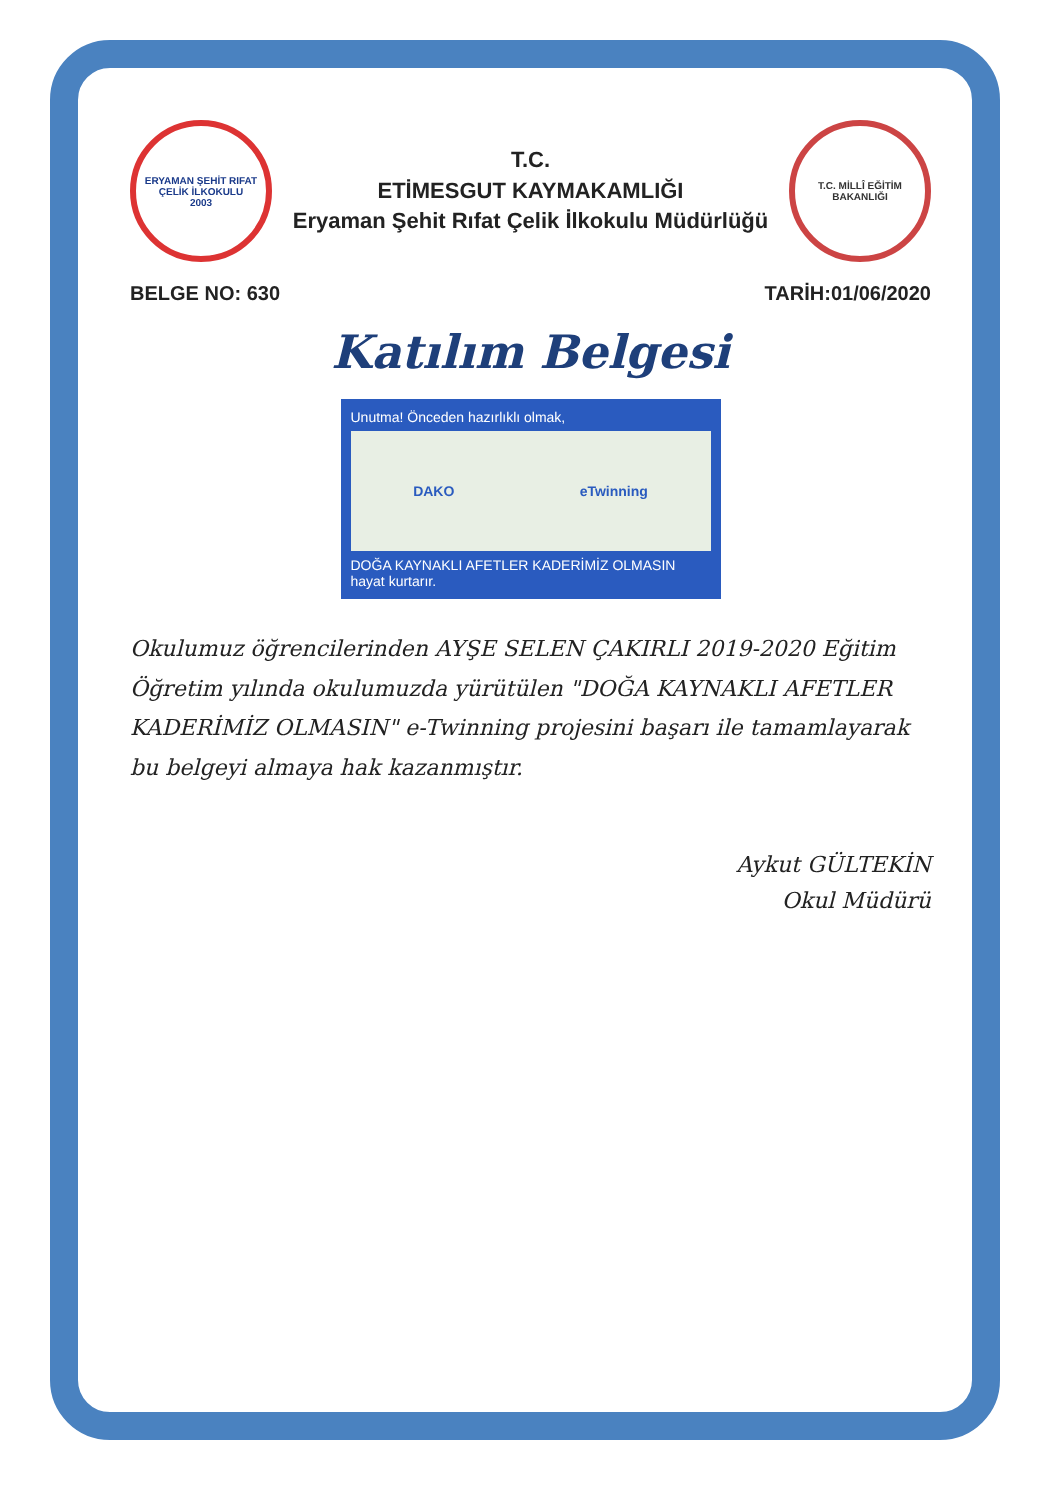ERYAMAN ŞEHİT RIFAT ÇELİK İLKOKULU
2003
T.C.
ETİMESGUT KAYMAKAMLIĞI
Eryaman Şehit Rıfat Çelik İlkokulu Müdürlüğü
T.C. MİLLÎ EĞİTİM BAKANLIĞI
BELGE NO: 630 TARİH:01/06/2020
Katılım Belgesi
Unutma! Önceden hazırlıklı olmak,
DAKO eTwinning
DOĞA KAYNAKLI AFETLER KADERİMİZ OLMASIN
hayat kurtarır.
Okulumuz öğrencilerinden AYŞE SELEN ÇAKIRLI 2019-2020 Eğitim Öğretim yılında okulumuzda yürütülen "DOĞA KAYNAKLI AFETLER KADERİMİZ OLMASIN" e-Twinning projesini başarı ile tamamlayarak bu belgeyi almaya hak kazanmıştır.
Aykut GÜLTEKİN
Okul Müdürü